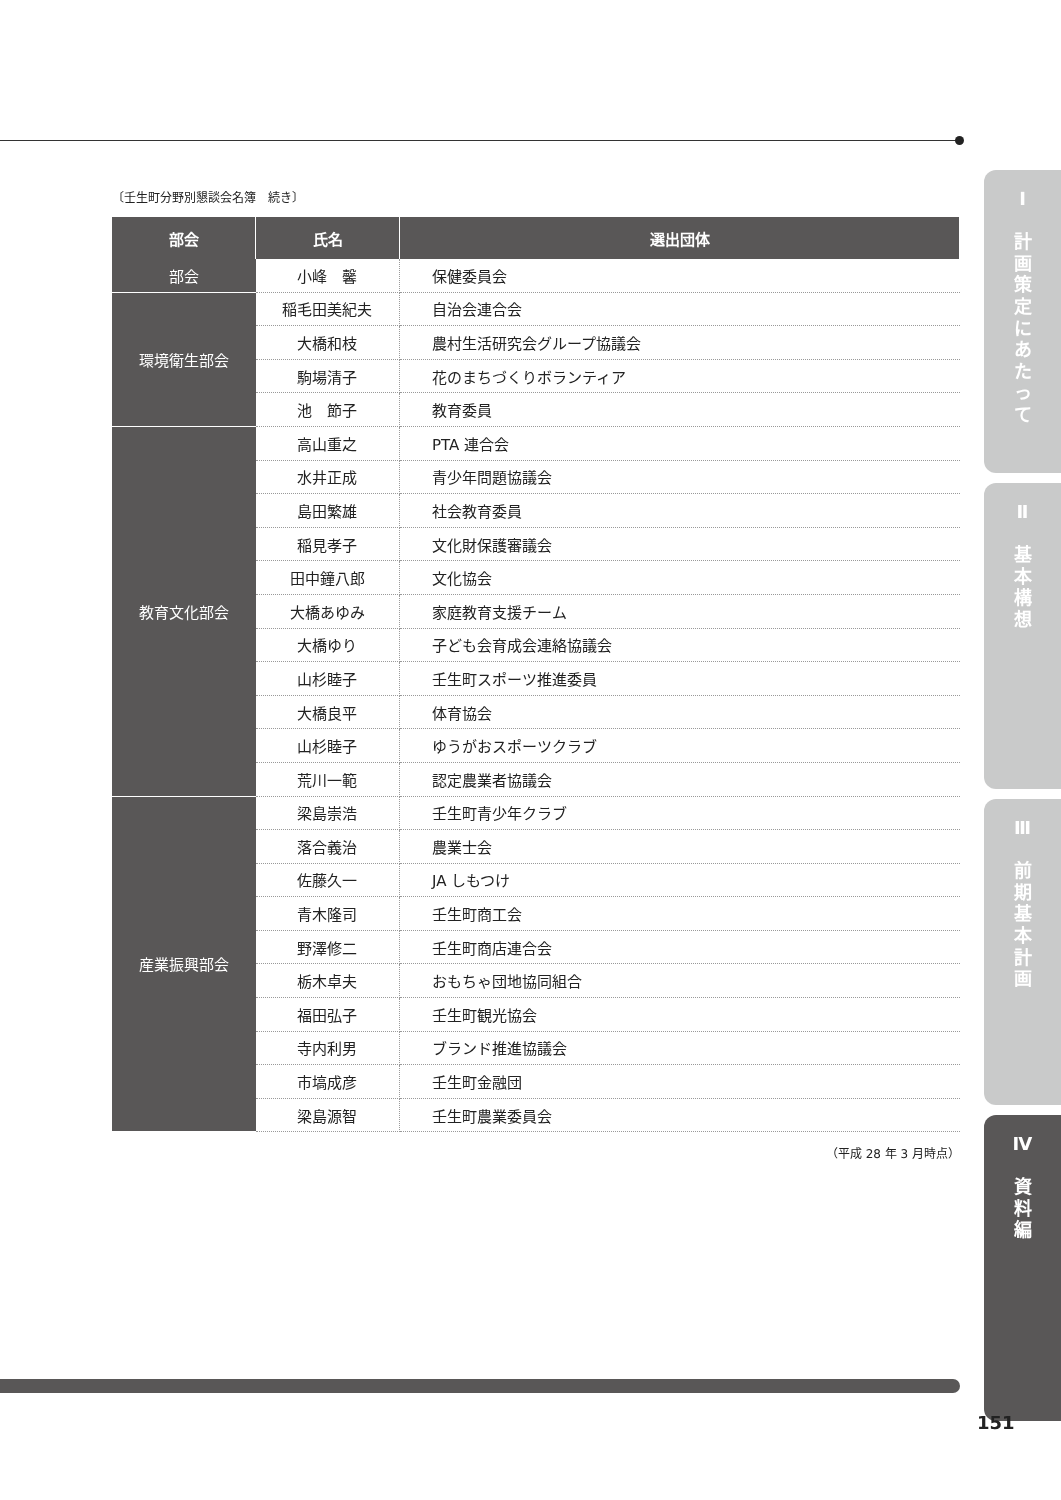〔壬生町分野別懇談会名簿　続き〕
| 部会 | 氏名 | 選出団体 |
| --- | --- | --- |
| 部会 | 小峰 馨 | 保健委員会 |
| 環境衛生部会 | 稲毛田美紀夫 | 自治会連合会 |
| | 大橋和枝 | 農村生活研究会グループ協議会 |
| | 駒場清子 | 花のまちづくりボランティア |
| | 池 節子 | 教育委員 |
| 教育文化部会 | 高山重之 | PTA 連合会 |
| | 水井正成 | 青少年問題協議会 |
| | 島田繁雄 | 社会教育委員 |
| | 稲見孝子 | 文化財保護審議会 |
| | 田中鐘八郎 | 文化協会 |
| | 大橋あゆみ | 家庭教育支援チーム |
| | 大橋ゆり | 子ども会育成会連絡協議会 |
| | 山杉睦子 | 壬生町スポーツ推進委員 |
| | 大橋良平 | 体育協会 |
| | 山杉睦子 | ゆうがおスポーツクラブ |
| | 荒川一範 | 認定農業者協議会 |
| 産業振興部会 | 梁島崇浩 | 壬生町青少年クラブ |
| | 落合義治 | 農業士会 |
| | 佐藤久一 | JA しもつけ |
| | 青木隆司 | 壬生町商工会 |
| | 野澤修二 | 壬生町商店連合会 |
| | 栃木卓夫 | おもちゃ団地協同組合 |
| | 福田弘子 | 壬生町観光協会 |
| | 寺内利男 | ブランド推進協議会 |
| | 市塙成彦 | 壬生町金融団 |
| | 梁島源智 | 壬生町農業委員会 |
（平成 28 年 3 月時点）
Ⅰ
計
画
策
定
に
あ
た
っ
て
Ⅱ
基
本
構
想
Ⅲ
前
期
基
本
計
画
Ⅳ
資
料
編
151